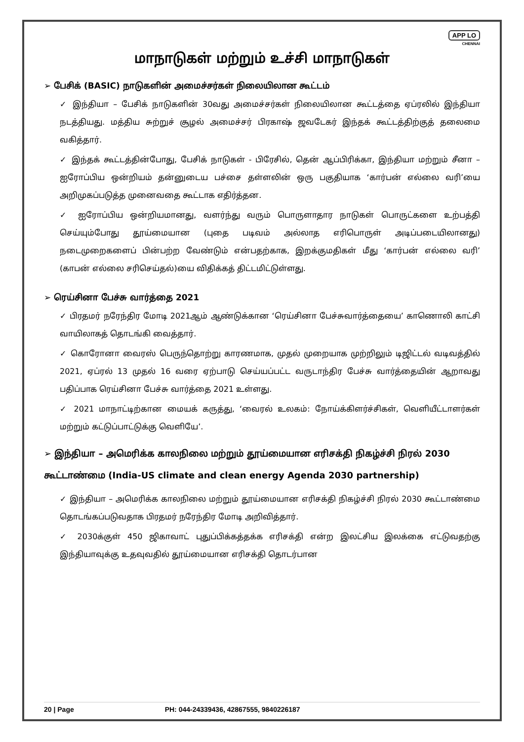APP LO
CHENNAI
மாநாடுகள் மற்றும் உச்சி மாநாடுகள்
➢ பேசிக் (BASIC) நாடுகளின் அமைச்சர்கள் நிலையிலான கூட்டம்
✓ இந்தியா – பேசிக் நாடுகளின் 30வது அமைச்சர்கள் நிலையிலான கூட்டத்தை ஏப்ரலில் இந்தியா நடத்தியது. மத்திய சுற்றுச் சூழல் அமைச்சர் பிரகாஷ் ஜவடேகர் இந்தக் கூட்டத்திற்குத் தலைமை வகித்தார்.
✓ இந்தக் கூட்டத்தின்போது, பேசிக் நாடுகள் - பிரேசில், தென் ஆப்பிரிக்கா, இந்தியா மற்றும் சீனா – ஐரோப்பிய ஒன்றியம் தன்னுடைய பச்சை தள்ளலின் ஒரு பகுதியாக ‘கார்பன் எல்லை வரி’யை அறிமுகப்படுத்த முனைவதை கூட்டாக எதிர்த்தன.
✓ ஐரோப்பிய ஒன்றியமானது, வளர்ந்து வரும் பொருளாதார நாடுகள் பொருட்களை உற்பத்தி செய்யும்போது தூய்மையான (புதை படிவம் அல்லாத எரிபொருள் அடிப்படையிலானது) நடைமுறைகளைப் பின்பற்ற வேண்டும் என்பதற்காக, இறக்குமதிகள் மீது ‘கார்பன் எல்லை வரி’ (காபன் எல்லை சரிசெய்தல்)யை விதிக்கத் திட்டமிட்டுள்ளது.
➢ ரெய்சினா பேச்சு வார்த்தை 2021
✓ பிரதமர் நரேந்திர மோடி 2021ஆம் ஆண்டுக்கான ‘ரெய்சினா பேச்சுவார்த்தையை’ காணொலி காட்சி வாயிலாகத் தொடங்கி வைத்தார்.
✓ கொரோனா வைரஸ் பெருந்தொற்று காரணமாக, முதல் முறையாக முற்றிலும் டிஜிட்டல் வடிவத்தில் 2021, ஏப்ரல் 13 முதல் 16 வரை ஏற்பாடு செய்யப்பட்ட வருடாந்திர பேச்சு வார்த்தையின் ஆறாவது பதிப்பாக ரெய்சினா பேச்சு வார்த்தை 2021 உள்ளது.
✓ 2021 மாநாட்டிற்கான மையக் கருத்து, ‘வைரல் உலகம்: நோய்க்கிளர்ச்சிகள், வெளியீட்டாளர்கள் மற்றும் கட்டுப்பாட்டுக்கு வெளியே’.
➢ இந்தியா – அமெரிக்க காலநிலை மற்றும் தூய்மையான எரிசக்தி நிகழ்ச்சி நிரல் 2030 கூட்டாண்மை (India-US climate and clean energy Agenda 2030 partnership)
✓ இந்தியா – அமெரிக்க காலநிலை மற்றும் தூய்மையான எரிசக்தி நிகழ்ச்சி நிரல் 2030 கூட்டாண்மை தொடங்கப்படுவதாக பிரதமர் நரேந்திர மோடி அறிவித்தார்.
✓ 2030க்குள் 450 ஜிகாவாட் புதுப்பிக்கத்தக்க எரிசக்தி என்ற இலட்சிய இலக்கை எட்டுவதற்கு இந்தியாவுக்கு உதவுவதில் தூய்மையான எரிசக்தி தொடர்பான
20 | Page PH: 044-24339436, 42867555, 9840226187